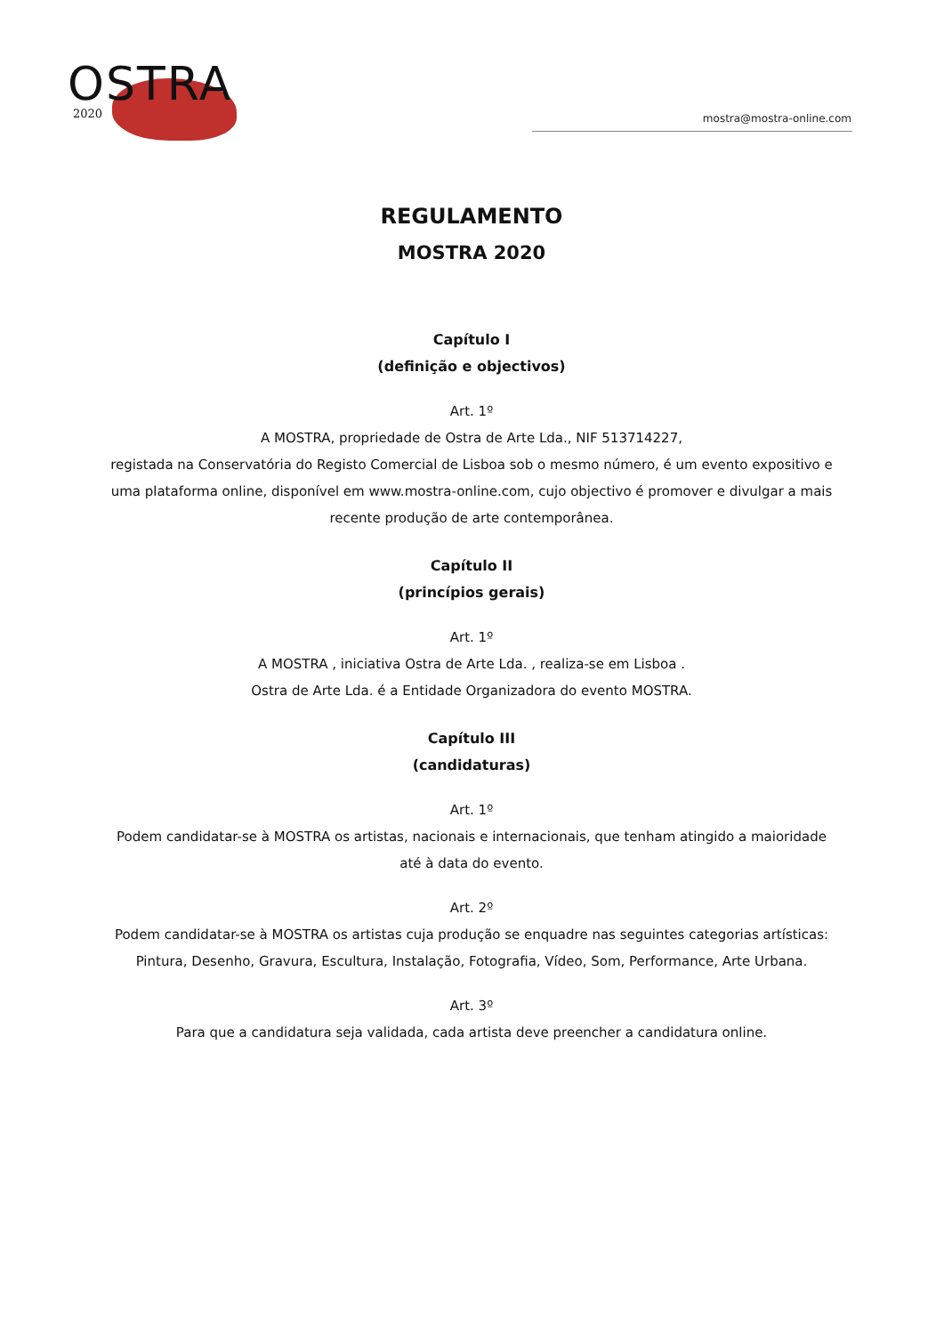OSTRA
2020
mostra@mostra-online.com
REGULAMENTO
MOSTRA 2020
Capítulo I
(definição e objectivos)
Art. 1º
A MOSTRA, propriedade de Ostra de Arte Lda., NIF 513714227,
registada na Conservatória do Registo Comercial de Lisboa sob o mesmo número, é um evento expositivo e uma plataforma online, disponível em www.mostra-online.com, cujo objectivo é promover e divulgar a mais recente produção de arte contemporânea.
Capítulo II
(princípios gerais)
Art. 1º
A MOSTRA , iniciativa Ostra de Arte Lda. , realiza-se em Lisboa .
Ostra de Arte Lda. é a Entidade Organizadora do evento MOSTRA.
Capítulo III
(candidaturas)
Art. 1º
Podem candidatar-se à MOSTRA os artistas, nacionais e internacionais, que tenham atingido a maioridade até à data do evento.
Art. 2º
Podem candidatar-se à MOSTRA os artistas cuja produção se enquadre nas seguintes categorias artísticas:
Pintura, Desenho, Gravura, Escultura, Instalação, Fotografia, Vídeo, Som, Performance, Arte Urbana.
Art. 3º
Para que a candidatura seja validada, cada artista deve preencher a candidatura online.